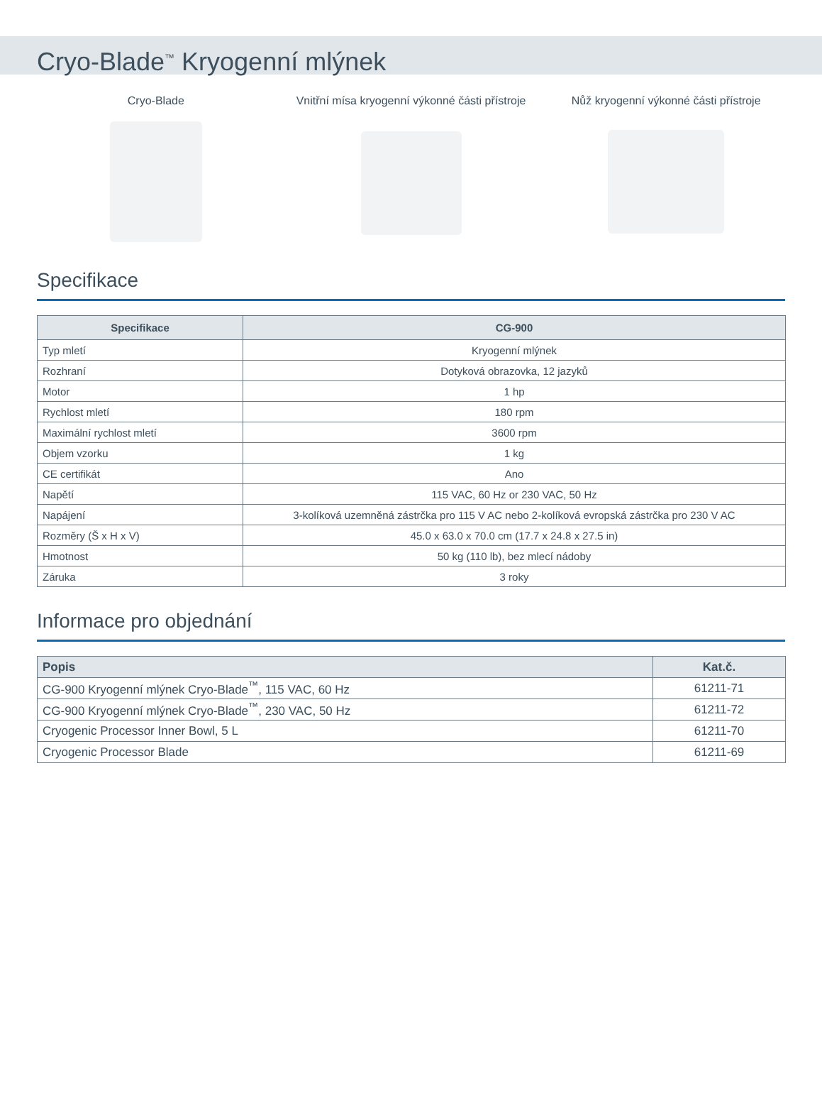Cryo-Blade<sup>™</sup> Kryogenní mlýnek
Cryo-Blade Vnitřní mísa kryogenní výkonné části přístroje
Nůž kryogenní výkonné části přístroje
Specifikace
| Specifikace | CG-900 |
| --- | --- |
| Typ mletí | Kryogenní mlýnek |
| Rozhraní | Dotyková obrazovka, 12 jazyků |
| Motor | 1 hp |
| Rychlost mletí | 180 rpm |
| Maximální rychlost mletí | 3600 rpm |
| Objem vzorku | 1 kg |
| CE certifikát | Ano |
| Napětí | 115 VAC, 60 Hz or 230 VAC, 50 Hz |
| Napájení | 3-kolíková uzemněná zástrčka pro 115 V AC nebo 2-kolíková evropská zástrčka pro 230 V AC |
| Rozměry (Š x H x V) | 45.0 x 63.0 x 70.0 cm (17.7 x 24.8 x 27.5 in) |
| Hmotnost | 50 kg (110 lb), bez mlecí nádoby |
| Záruka | 3 roky |
Informace pro objednání
| Popis | Kat.č. |
| --- | --- |
| CG-900 Kryogenní mlýnek Cryo-Blade<sup>™</sup>, 115 VAC, 60 Hz | 61211-71 |
| CG-900 Kryogenní mlýnek Cryo-Blade<sup>™</sup>, 230 VAC, 50 Hz | 61211-72 |
| Cryogenic Processor Inner Bowl, 5 L | 61211-70 |
| Cryogenic Processor Blade | 61211-69 |